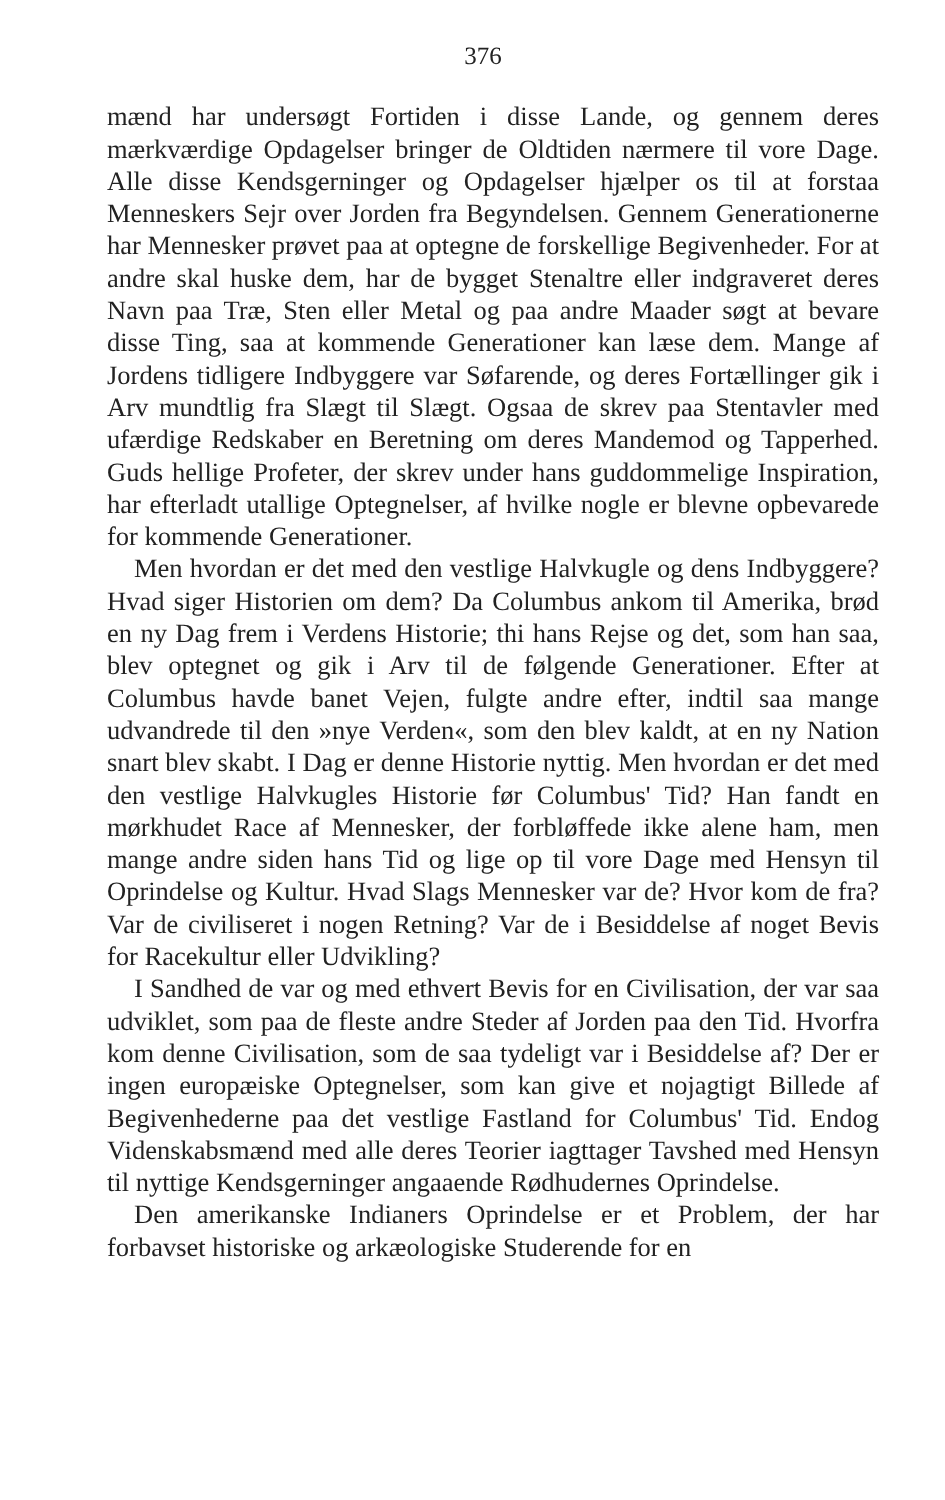376
mænd har undersøgt Fortiden i disse Lande, og gennem deres mærkværdige Opdagelser bringer de Oldtiden nærmere til vore Dage. Alle disse Kendsgerninger og Opdagelser hjælper os til at forstaa Menneskers Sejr over Jorden fra Begyndelsen. Gennem Generationerne har Mennesker prøvet paa at optegne de forskellige Begivenheder. For at andre skal huske dem, har de bygget Stenaltre eller indgraveret deres Navn paa Træ, Sten eller Metal og paa andre Maader søgt at bevare disse Ting, saa at kommende Generationer kan læse dem. Mange af Jordens tidligere Indbyggere var Søfarende, og deres Fortællinger gik i Arv mundtlig fra Slægt til Slægt. Ogsaa de skrev paa Stentavler med ufærdige Redskaber en Beretning om deres Mandemod og Tapperhed. Guds hellige Profeter, der skrev under hans guddommelige Inspiration, har efterladt utallige Optegnelser, af hvilke nogle er blevne opbevarede for kommende Generationer.
Men hvordan er det med den vestlige Halvkugle og dens Indbyggere? Hvad siger Historien om dem? Da Columbus ankom til Amerika, brød en ny Dag frem i Verdens Historie; thi hans Rejse og det, som han saa, blev optegnet og gik i Arv til de følgende Generationer. Efter at Columbus havde banet Vejen, fulgte andre efter, indtil saa mange udvandrede til den »nye Verden«, som den blev kaldt, at en ny Nation snart blev skabt. I Dag er denne Historie nyttig. Men hvordan er det med den vestlige Halvkugles Historie før Columbus' Tid? Han fandt en mørkhudet Race af Mennesker, der forbløffede ikke alene ham, men mange andre siden hans Tid og lige op til vore Dage med Hensyn til Oprindelse og Kultur. Hvad Slags Mennesker var de? Hvor kom de fra? Var de civiliseret i nogen Retning? Var de i Besiddelse af noget Bevis for Racekultur eller Udvikling?
I Sandhed de var og med ethvert Bevis for en Civilisation, der var saa udviklet, som paa de fleste andre Steder af Jorden paa den Tid. Hvorfra kom denne Civilisation, som de saa tydeligt var i Besiddelse af? Der er ingen europæiske Optegnelser, som kan give et nojagtigt Billede af Begivenhederne paa det vestlige Fastland for Columbus' Tid. Endog Videnskabsmænd med alle deres Teorier iagttager Tavshed med Hensyn til nyttige Kendsgerninger angaaende Rødhudernes Oprindelse.
Den amerikanske Indianers Oprindelse er et Problem, der har forbavset historiske og arkæologiske Studerende for en